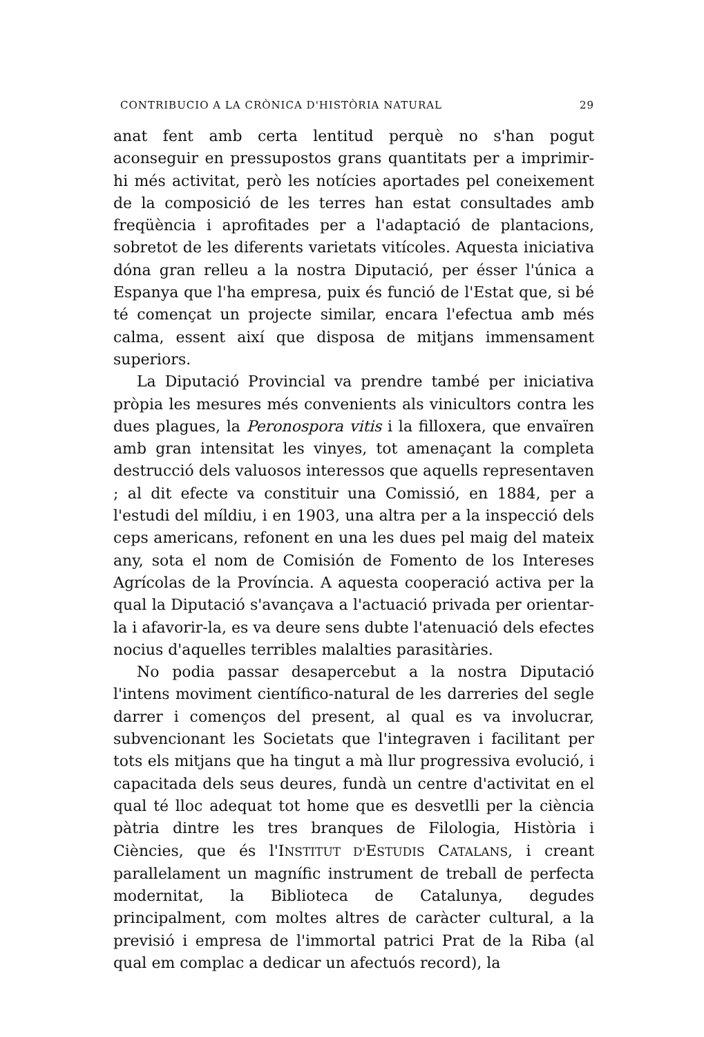CONTRIBUCIO A LA CRÒNICA D'HISTÒRIA NATURAL 29
anat fent amb certa lentitud perquè no s'han pogut aconseguir en pressupostos grans quantitats per a imprimir-hi més activitat, però les notícies aportades pel coneixement de la composició de les terres han estat consultades amb freqüència i aprofitades per a l'adaptació de plantacions, sobretot de les diferents varietats vitícoles. Aquesta iniciativa dóna gran relleu a la nostra Diputació, per ésser l'única a Espanya que l'ha empresa, puix és funció de l'Estat que, si bé té començat un projecte similar, encara l'efectua amb més calma, essent així que disposa de mitjans immensament superiors.
La Diputació Provincial va prendre també per iniciativa pròpia les mesures més convenients als vinicultors contra les dues plagues, la Peronospora vitis i la filloxera, que envaïren amb gran intensitat les vinyes, tot amenaçant la completa destrucció dels valuosos interessos que aquells representaven ; al dit efecte va constituir una Comissió, en 1884, per a l'estudi del míldiu, i en 1903, una altra per a la inspecció dels ceps americans, refonent en una les dues pel maig del mateix any, sota el nom de Comisión de Fomento de los Intereses Agrícolas de la Província. A aquesta cooperació activa per la qual la Diputació s'avançava a l'actuació privada per orientar-la i afavorir-la, es va deure sens dubte l'atenuació dels efectes nocius d'aquelles terribles malalties parasitàries.
No podia passar desapercebut a la nostra Diputació l'intens moviment científico-natural de les darreries del segle darrer i començos del present, al qual es va involucrar, subvencionant les Societats que l'integraven i facilitant per tots els mitjans que ha tingut a mà llur progressiva evolució, i capacitada dels seus deures, fundà un centre d'activitat en el qual té lloc adequat tot home que es desvetlli per la ciència pàtria dintre les tres branques de Filologia, Història i Ciències, que és l'INSTITUT D'ESTUDIS CATALANS, i creant parallelament un magnífic instrument de treball de perfecta modernitat, la Biblioteca de Catalunya, degudes principalment, com moltes altres de caràcter cultural, a la previsió i empresa de l'immortal patrici Prat de la Riba (al qual em complac a dedicar un afectuós record), la